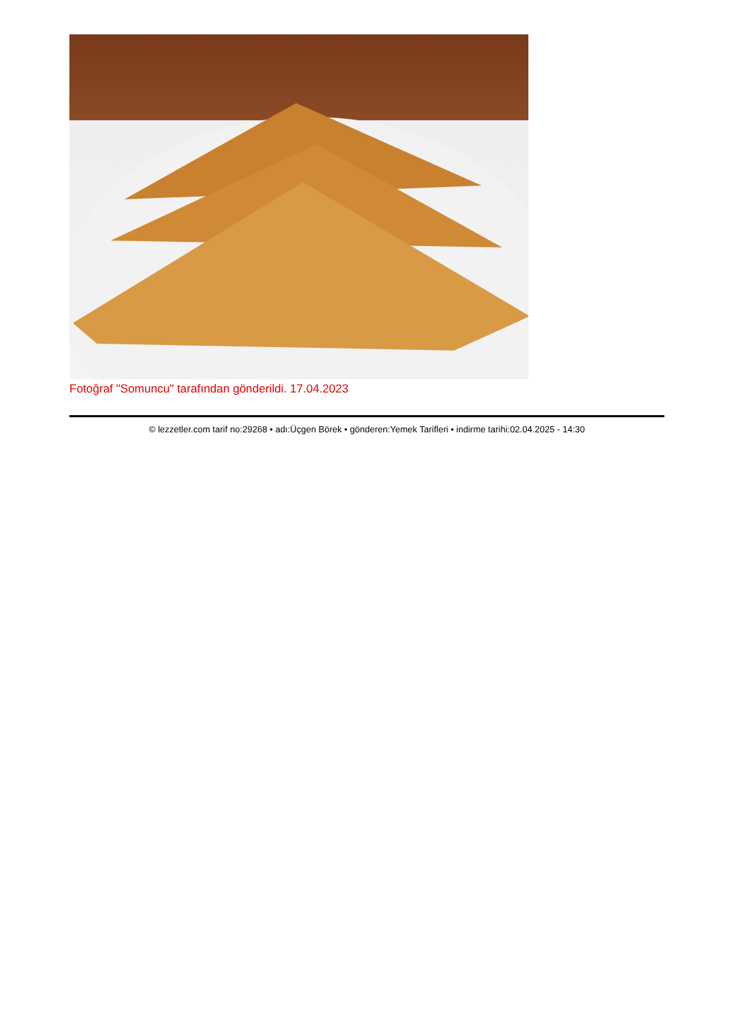Fotoğraf "Somuncu" tarafından gönderildi. 17.04.2023
© lezzetler.com tarif no:29268 • adı:Üçgen Börek • gönderen:Yemek Tarifleri • indirme tarihi:02.04.2025 - 14:30